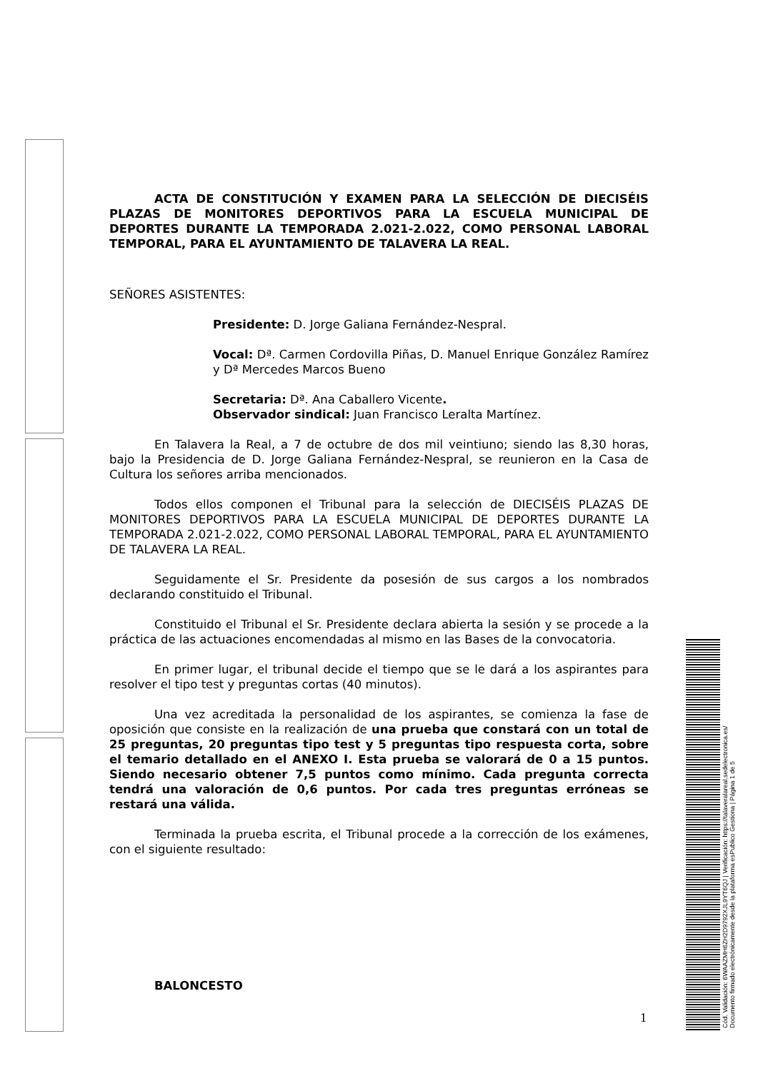ACTA DE CONSTITUCIÓN Y EXAMEN PARA LA SELECCIÓN DE DIECISÉIS PLAZAS DE MONITORES DEPORTIVOS PARA LA ESCUELA MUNICIPAL DE DEPORTES DURANTE LA TEMPORADA 2.021-2.022, COMO PERSONAL LABORAL TEMPORAL, PARA EL AYUNTAMIENTO DE TALAVERA LA REAL.
SEÑORES ASISTENTES:
Presidente: D. Jorge Galiana Fernández-Nespral.
Vocal: Dª. Carmen Cordovilla Piñas, D. Manuel Enrique González Ramírez y Dª Mercedes Marcos Bueno
Secretaria: Dª. Ana Caballero Vicente.
Observador sindical: Juan Francisco Leralta Martínez.
En Talavera la Real, a 7 de octubre de dos mil veintiuno; siendo las 8,30 horas, bajo la Presidencia de D. Jorge Galiana Fernández-Nespral, se reunieron en la Casa de Cultura los señores arriba mencionados.
Todos ellos componen el Tribunal para la selección de DIECISÉIS PLAZAS DE MONITORES DEPORTIVOS PARA LA ESCUELA MUNICIPAL DE DEPORTES DURANTE LA TEMPORADA 2.021-2.022, COMO PERSONAL LABORAL TEMPORAL, PARA EL AYUNTAMIENTO DE TALAVERA LA REAL.
Seguidamente el Sr. Presidente da posesión de sus cargos a los nombrados declarando constituido el Tribunal.
Constituido el Tribunal el Sr. Presidente declara abierta la sesión y se procede a la práctica de las actuaciones encomendadas al mismo en las Bases de la convocatoria.
En primer lugar, el tribunal decide el tiempo que se le dará a los aspirantes para resolver el tipo test y preguntas cortas (40 minutos).
Una vez acreditada la personalidad de los aspirantes, se comienza la fase de oposición que consiste en la realización de una prueba que constará con un total de 25 preguntas, 20 preguntas tipo test y 5 preguntas tipo respuesta corta, sobre el temario detallado en el ANEXO I. Esta prueba se valorará de 0 a 15 puntos. Siendo necesario obtener 7,5 puntos como mínimo. Cada pregunta correcta tendrá una valoración de 0,6 puntos. Por cada tres preguntas erróneas se restará una válida.
Terminada la prueba escrita, el Tribunal procede a la corrección de los exámenes, con el siguiente resultado:
BALONCESTO
1
Cód. Validación: 6WAAZMH6ZH2D9792XJL9YT6QJ | Verificación: https://talaveralareal.sedelectronica.es/
Documento firmado electrónicamente desde la plataforma esPublico Gestiona | Página 1 de 5